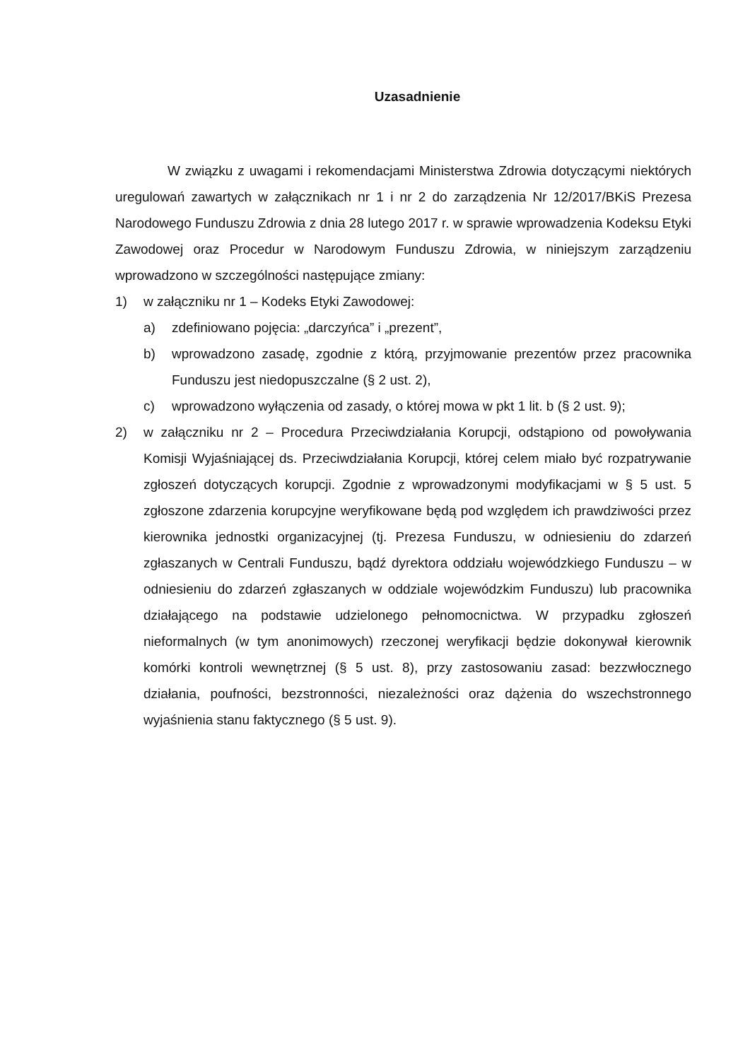Uzasadnienie
W związku z uwagami i rekomendacjami Ministerstwa Zdrowia dotyczącymi niektórych uregulowań zawartych w załącznikach nr 1 i nr 2 do zarządzenia Nr 12/2017/BKiS Prezesa Narodowego Funduszu Zdrowia z dnia 28 lutego 2017 r. w sprawie wprowadzenia Kodeksu Etyki Zawodowej oraz Procedur w Narodowym Funduszu Zdrowia, w niniejszym zarządzeniu wprowadzono w szczególności następujące zmiany:
1) w załączniku nr 1 – Kodeks Etyki Zawodowej:
a) zdefiniowano pojęcia: „darczyńca” i „prezent”,
b) wprowadzono zasadę, zgodnie z którą, przyjmowanie prezentów przez pracownika Funduszu jest niedopuszczalne (§ 2 ust. 2),
c) wprowadzono wyłączenia od zasady, o której mowa w pkt 1 lit. b (§ 2 ust. 9);
2) w załączniku nr 2 – Procedura Przeciwdziałania Korupcji, odstąpiono od powoływania Komisji Wyjaśniającej ds. Przeciwdziałania Korupcji, której celem miało być rozpatrywanie zgłoszeń dotyczących korupcji. Zgodnie z wprowadzonymi modyfikacjami w § 5 ust. 5 zgłoszone zdarzenia korupcyjne weryfikowane będą pod względem ich prawdziwości przez kierownika jednostki organizacyjnej (tj. Prezesa Funduszu, w odniesieniu do zdarzeń zgłaszanych w Centrali Funduszu, bądź dyrektora oddziału wojewódzkiego Funduszu – w odniesieniu do zdarzeń zgłaszanych w oddziale wojewódzkim Funduszu) lub pracownika działającego na podstawie udzielonego pełnomocnictwa. W przypadku zgłoszeń nieformalnych (w tym anonimowych) rzeczonej weryfikacji będzie dokonywał kierownik komórki kontroli wewnętrznej (§ 5 ust. 8), przy zastosowaniu zasad: bezzwłocznego działania, poufności, bezstronności, niezależności oraz dążenia do wszechstronnego wyjaśnienia stanu faktycznego (§ 5 ust. 9).